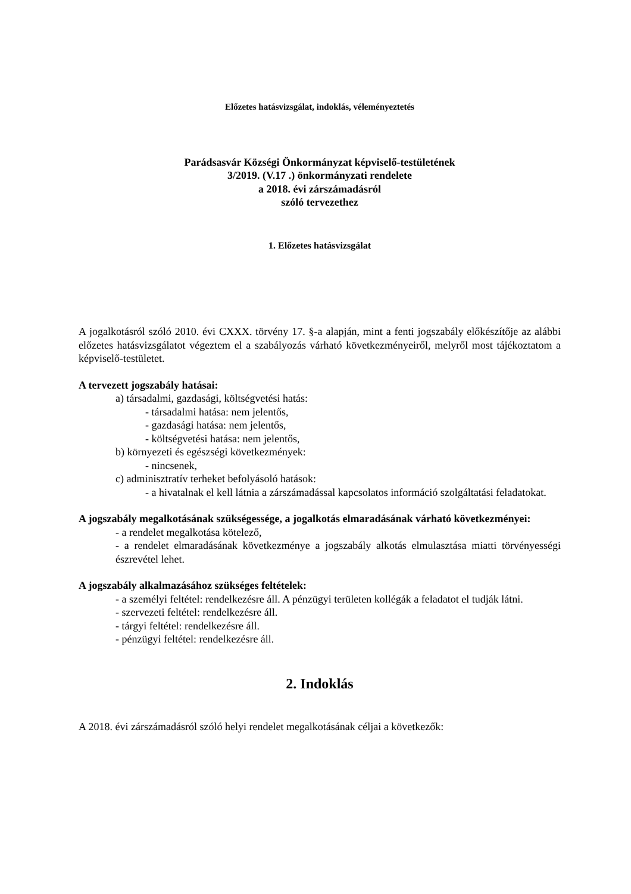Előzetes hatásvizsgálat, indoklás, véleményeztetés
Parádsasvár Községi Önkormányzat képviselő-testületének
3/2019. (V.17 .) önkormányzati rendelete
a 2018. évi zárszámadásról
szóló tervezethez
1. Előzetes hatásvizsgálat
A jogalkotásról szóló 2010. évi CXXX. törvény 17. §-a alapján, mint a fenti jogszabály előkészítője az alábbi előzetes hatásvizsgálatot végeztem el a szabályozás várható következményeiről, melyről most tájékoztatom a képviselő-testületet.
A tervezett jogszabály hatásai:
a) társadalmi, gazdasági, költségvetési hatás:
- társadalmi hatása: nem jelentős,
- gazdasági hatása: nem jelentős,
- költségvetési hatása: nem jelentős,
b) környezeti és egészségi következmények:
- nincsenek,
c) adminisztratív terheket befolyásoló hatások:
- a hivatalnak el kell látnia a zárszámadással kapcsolatos információ szolgáltatási feladatokat.
A jogszabály megalkotásának szükségessége, a jogalkotás elmaradásának várható következményei:
- a rendelet megalkotása kötelező,
- a rendelet elmaradásának következménye a jogszabály alkotás elmulasztása miatti törvényességi észrevétel lehet.
A jogszabály alkalmazásához szükséges feltételek:
- a személyi feltétel: rendelkezésre áll. A pénzügyi területen kollégák a feladatot el tudják látni.
- szervezeti feltétel: rendelkezésre áll.
- tárgyi feltétel: rendelkezésre áll.
- pénzügyi feltétel: rendelkezésre áll.
2. Indoklás
A 2018. évi zárszámadásról szóló helyi rendelet megalkotásának céljai a következők: